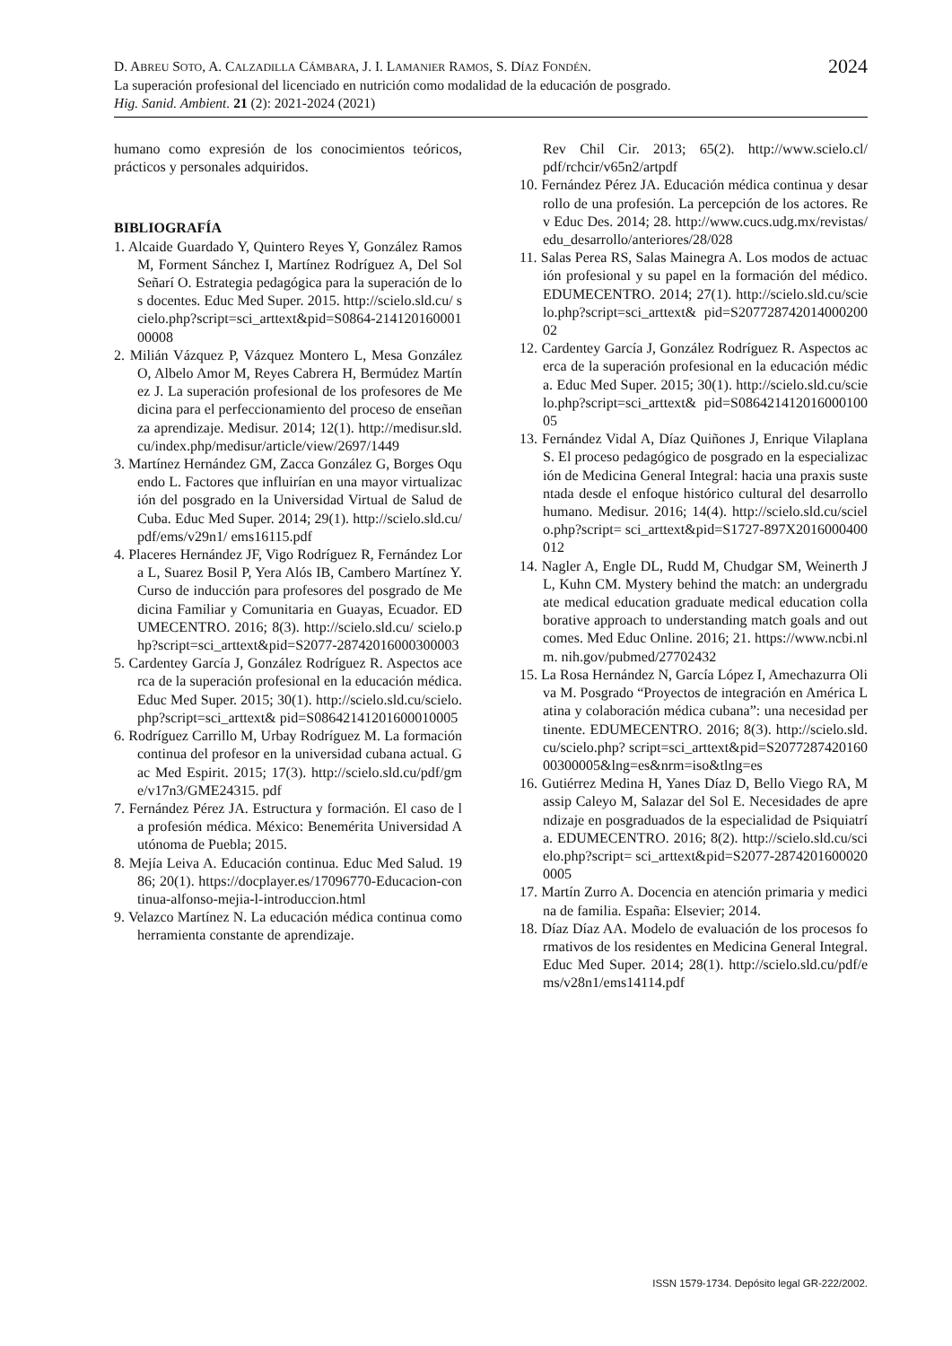2024
D. ABREU SOTO, A. CALZADILLA CÁMBARA, J. I. LAMANIER RAMOS, S. DÍAZ FONDÉN.
La superación profesional del licenciado en nutrición como modalidad de la educación de posgrado.
Hig. Sanid. Ambient. 21 (2): 2021-2024 (2021)
humano como expresión de los conocimientos teóricos, prácticos y personales adquiridos.
BIBLIOGRAFÍA
1. Alcaide Guardado Y, Quintero Reyes Y, González Ramos M, Forment Sánchez I, Martínez Rodríguez A, Del Sol Señarí O. Estrategia pedagógica para la superación de los docentes. Educ Med Super. 2015. http://scielo.sld.cu/ scielo.php?script=sci_arttext&pid=S0864-21412016000100008
2. Milián Vázquez P, Vázquez Montero L, Mesa González O, Albelo Amor M, Reyes Cabrera H, Bermúdez Martínez J. La superación profesional de los profesores de Medicina para el perfeccionamiento del proceso de enseñanza aprendizaje. Medisur. 2014; 12(1). http://medisur.sld.cu/index.php/medisur/article/view/2697/1449
3. Martínez Hernández GM, Zacca González G, Borges Oquendo L. Factores que influirían en una mayor virtualización del posgrado en la Universidad Virtual de Salud de Cuba. Educ Med Super. 2014; 29(1). http://scielo.sld.cu/pdf/ems/v29n1/ ems16115.pdf
4. Placeres Hernández JF, Vigo Rodríguez R, Fernández Lora L, Suarez Bosil P, Yera Alós IB, Cambero Martínez Y. Curso de inducción para profesores del posgrado de Medicina Familiar y Comunitaria en Guayas, Ecuador. EDUMECENTRO. 2016; 8(3). http://scielo.sld.cu/ scielo.php?script=sci_arttext&pid=S2077-28742016000300003
5. Cardentey García J, González Rodríguez R. Aspectos acerca de la superación profesional en la educación médica. Educ Med Super. 2015; 30(1). http://scielo.sld.cu/scielo.php?script=sci_arttext& pid=S08642141201600010005
6. Rodríguez Carrillo M, Urbay Rodríguez M. La formación continua del profesor en la universidad cubana actual. Gac Med Espirit. 2015; 17(3). http://scielo.sld.cu/pdf/gme/v17n3/GME24315. pdf
7. Fernández Pérez JA. Estructura y formación. El caso de la profesión médica. México: Benemérita Universidad Autónoma de Puebla; 2015.
8. Mejía Leiva A. Educación continua. Educ Med Salud. 1986; 20(1). https://docplayer.es/17096770-Educacion-continua-alfonso-mejia-l-introduccion.html
9. Velazco Martínez N. La educación médica continua como herramienta constante de aprendizaje.
Rev Chil Cir. 2013; 65(2). http://www.scielo.cl/ pdf/rchcir/v65n2/artpdf
10. Fernández Pérez JA. Educación médica continua y desarrollo de una profesión. La percepción de los actores. Rev Educ Des. 2014; 28. http://www.cucs.udg.mx/revistas/edu_desarrollo/anteriores/28/028
11. Salas Perea RS, Salas Mainegra A. Los modos de actuación profesional y su papel en la formación del médico. EDUMECENTRO. 2014; 27(1). http://scielo.sld.cu/scielo.php?script=sci_arttext& pid=S20772874201400020002
12. Cardentey García J, González Rodríguez R. Aspectos acerca de la superación profesional en la educación médica. Educ Med Super. 2015; 30(1). http://scielo.sld.cu/scielo.php?script=sci_arttext& pid=S08642141201600010005
13. Fernández Vidal A, Díaz Quiñones J, Enrique Vilaplana S. El proceso pedagógico de posgrado en la especialización de Medicina General Integral: hacia una praxis sustentada desde el enfoque histórico cultural del desarrollo humano. Medisur. 2016; 14(4). http://scielo.sld.cu/scielo.php?script= sci_arttext&pid=S1727-897X2016000400012
14. Nagler A, Engle DL, Rudd M, Chudgar SM, Weinerth JL, Kuhn CM. Mystery behind the match: an undergraduate medical education graduate medical education collaborative approach to understanding match goals and outcomes. Med Educ Online. 2016; 21. https://www.ncbi.nlm. nih.gov/pubmed/27702432
15. La Rosa Hernández N, García López I, Amechazurra Oliva M. Posgrado “Proyectos de integración en América Latina y colaboración médica cubana”: una necesidad pertinente. EDUMECENTRO. 2016; 8(3). http://scielo.sld.cu/scielo.php? script=sci_arttext&pid=S207728742016000300005&lng=es&nrm=iso&tlng=es
16. Gutiérrez Medina H, Yanes Díaz D, Bello Viego RA, Massip Caleyo M, Salazar del Sol E. Necesidades de aprendizaje en posgraduados de la especialidad de Psiquiatría. EDUMECENTRO. 2016; 8(2). http://scielo.sld.cu/scielo.php?script= sci_arttext&pid=S2077-28742016000200005
17. Martín Zurro A. Docencia en atención primaria y medicina de familia. España: Elsevier; 2014.
18. Díaz Díaz AA. Modelo de evaluación de los procesos formativos de los residentes en Medicina General Integral. Educ Med Super. 2014; 28(1). http://scielo.sld.cu/pdf/ems/v28n1/ems14114.pdf
ISSN 1579-1734. Depósito legal GR-222/2002.